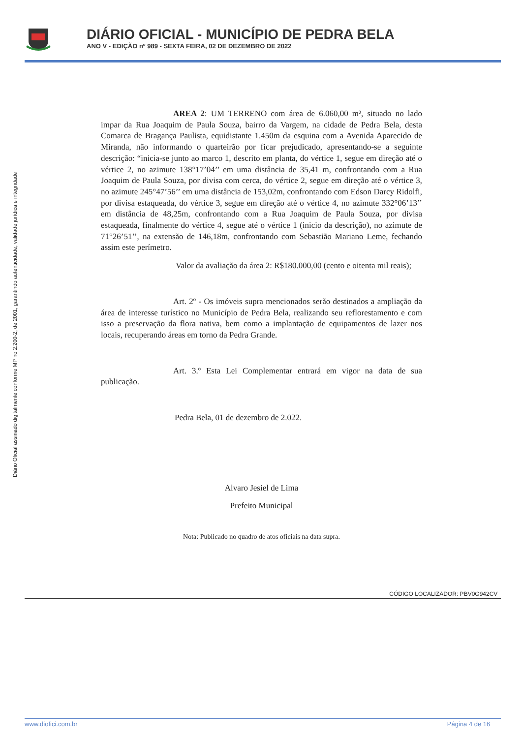DIÁRIO OFICIAL - MUNICÍPIO DE PEDRA BELA
ANO V - EDIÇÃO nº 989 - SEXTA FEIRA, 02 DE DEZEMBRO DE 2022
Diário Oficial assinado digitalmente conforme MP no 2.200-2, de 2001, garantindo autenticidade, validade jurídica e integridade
AREA 2: UM TERRENO com área de 6.060,00 m², situado no lado impar da Rua Joaquim de Paula Souza, bairro da Vargem, na cidade de Pedra Bela, desta Comarca de Bragança Paulista, equidistante 1.450m da esquina com a Avenida Aparecido de Miranda, não informando o quarteirão por ficar prejudicado, apresentando-se a seguinte descrição: “inicia-se junto ao marco 1, descrito em planta, do vértice 1, segue em direção até o vértice 2, no azimute 138°17’04’’ em uma distância de 35,41 m, confrontando com a Rua Joaquim de Paula Souza, por divisa com cerca, do vértice 2, segue em direção até o vértice 3, no azimute 245°47’56’’ em uma distância de 153,02m, confrontando com Edson Darcy Ridolfi, por divisa estaqueada, do vértice 3, segue em direção até o vértice 4, no azimute 332°06’13’’ em distância de 48,25m, confrontando com a Rua Joaquim de Paula Souza, por divisa estaqueada, finalmente do vértice 4, segue até o vértice 1 (inicio da descrição), no azimute de 71°26’51’’, na extensão de 146,18m, confrontando com Sebastião Mariano Leme, fechando assim este perímetro.
Valor da avaliação da área 2: R$180.000,00 (cento e oitenta mil reais);
Art. 2º - Os imóveis supra mencionados serão destinados a ampliação da área de interesse turístico no Município de Pedra Bela, realizando seu reflorestamento e com isso a preservação da flora nativa, bem como a implantação de equipamentos de lazer nos locais, recuperando áreas em torno da Pedra Grande.
Art. 3.º Esta Lei Complementar entrará em vigor na data de sua publicação.
Pedra Bela, 01 de dezembro de 2.022.
Alvaro Jesiel de Lima
Prefeito Municipal
Nota: Publicado no quadro de atos oficiais na data supra.
CÓDIGO LOCALIZADOR: PBV0G942CV
www.diofici.com.br Página 4 de 16